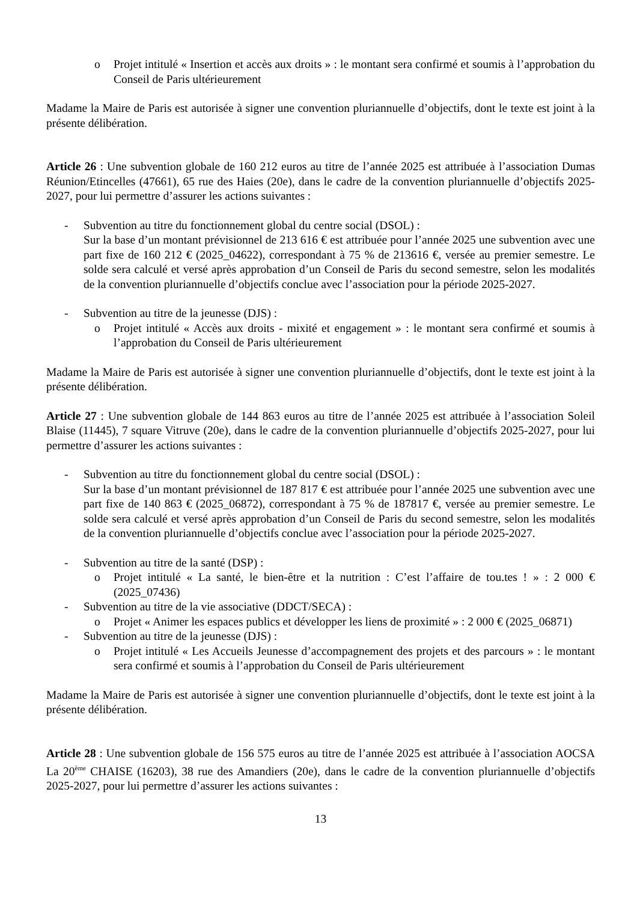o Projet intitulé « Insertion et accès aux droits » : le montant sera confirmé et soumis à l’approbation du Conseil de Paris ultérieurement
Madame la Maire de Paris est autorisée à signer une convention pluriannuelle d’objectifs, dont le texte est joint à la présente délibération.
Article 26 : Une subvention globale de 160 212 euros au titre de l’année 2025 est attribuée à l’association Dumas Réunion/Etincelles (47661), 65 rue des Haies (20e), dans le cadre de la convention pluriannuelle d’objectifs 2025-2027, pour lui permettre d’assurer les actions suivantes :
- Subvention au titre du fonctionnement global du centre social (DSOL) :
Sur la base d’un montant prévisionnel de 213 616 € est attribuée pour l’année 2025 une subvention avec une part fixe de 160 212 € (2025_04622), correspondant à 75 % de 213616 €, versée au premier semestre. Le solde sera calculé et versé après approbation d’un Conseil de Paris du second semestre, selon les modalités de la convention pluriannuelle d’objectifs conclue avec l’association pour la période 2025-2027.
- Subvention au titre de la jeunesse (DJS) :
o Projet intitulé « Accès aux droits - mixité et engagement » : le montant sera confirmé et soumis à l’approbation du Conseil de Paris ultérieurement
Madame la Maire de Paris est autorisée à signer une convention pluriannuelle d’objectifs, dont le texte est joint à la présente délibération.
Article 27 : Une subvention globale de 144 863 euros au titre de l’année 2025 est attribuée à l’association Soleil Blaise (11445), 7 square Vitruve (20e), dans le cadre de la convention pluriannuelle d’objectifs 2025-2027, pour lui permettre d’assurer les actions suivantes :
- Subvention au titre du fonctionnement global du centre social (DSOL) :
Sur la base d’un montant prévisionnel de 187 817 € est attribuée pour l’année 2025 une subvention avec une part fixe de 140 863 € (2025_06872), correspondant à 75 % de 187817 €, versée au premier semestre. Le solde sera calculé et versé après approbation d’un Conseil de Paris du second semestre, selon les modalités de la convention pluriannuelle d’objectifs conclue avec l’association pour la période 2025-2027.
- Subvention au titre de la santé (DSP) :
o Projet intitulé « La santé, le bien-être et la nutrition : C’est l’affaire de tou.tes ! » : 2 000 € (2025_07436)
- Subvention au titre de la vie associative (DDCT/SECA) :
o Projet « Animer les espaces publics et développer les liens de proximité » : 2 000 € (2025_06871)
- Subvention au titre de la jeunesse (DJS) :
o Projet intitulé « Les Accueils Jeunesse d’accompagnement des projets et des parcours » : le montant sera confirmé et soumis à l’approbation du Conseil de Paris ultérieurement
Madame la Maire de Paris est autorisée à signer une convention pluriannuelle d’objectifs, dont le texte est joint à la présente délibération.
Article 28 : Une subvention globale de 156 575 euros au titre de l’année 2025 est attribuée à l’association AOCSA La 20<sup>ème</sup> CHAISE (16203), 38 rue des Amandiers (20e), dans le cadre de la convention pluriannuelle d’objectifs 2025-2027, pour lui permettre d’assurer les actions suivantes :
13